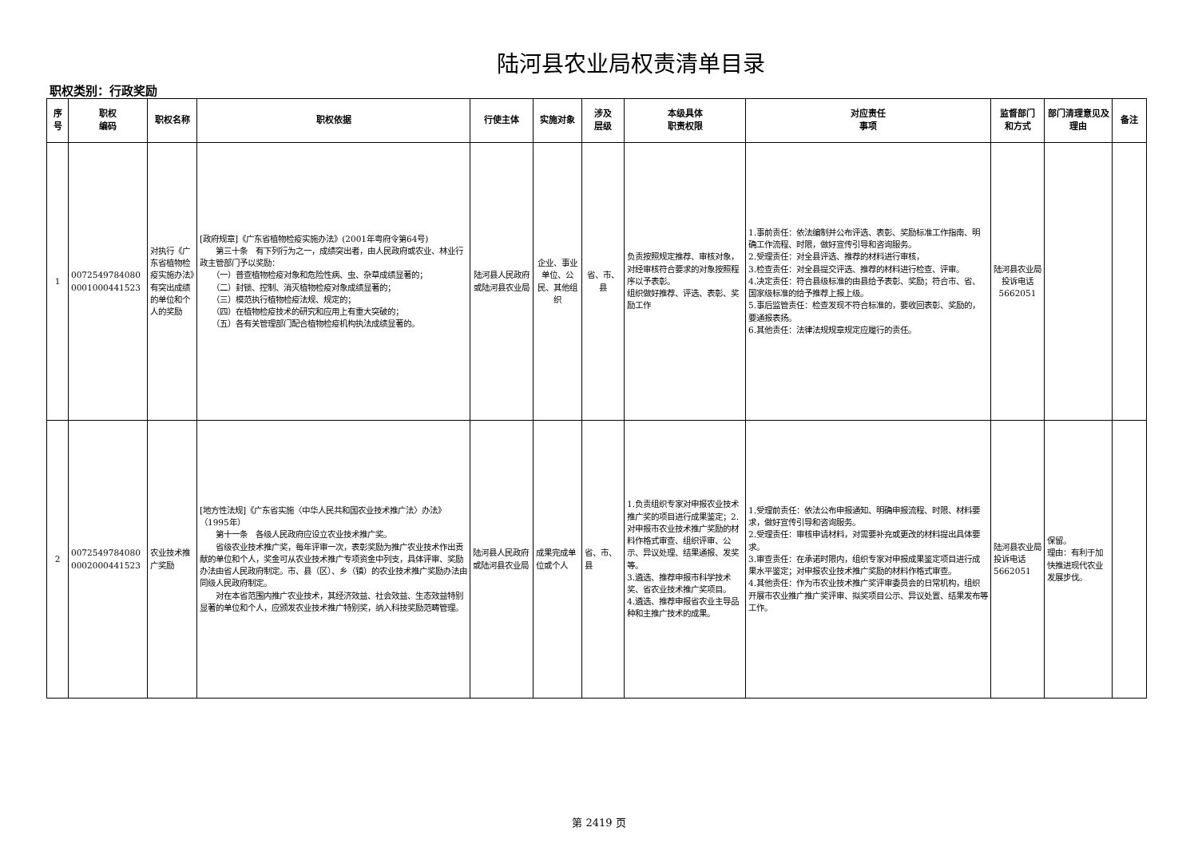陆河县农业局权责清单目录
职权类别：行政奖励
| 序号 | 职权 编码 | 职权名称 | 职权依据 | 行使主体 | 实施对象 | 涉及 层级 | 本级具体 职责权限 | 对应责任 事项 | 监督部门 和方式 | 部门清理意见及理由 | 备注 |
| --- | --- | --- | --- | --- | --- | --- | --- | --- | --- | --- | --- |
| 1 | 0072549784080 0001000441523 | 对执行《广东省植物检疫实施办法》有突出成绩的单位和个人的奖励 | [政府规章]《广东省植物检疫实施办法》(2001年粤府令第64号) 第三十条 有下列行为之一，成绩突出者，由人民政府或农业、林业行政主管部门予以奖励： （一）普查植物检疫对象和危险性病、虫、杂草成绩显著的； （二）封锁、控制、消灭植物检疫对象成绩显著的； （三）模范执行植物检疫法规、规定的； （四）在植物检疫技术的研究和应用上有重大突破的； （五）各有关管理部门配合植物检疫机构执法成绩显著的。 | 陆河县人民政府或陆河县农业局 | 企业、事业单位、公民、其他组织 | 省、市、县 | 负责按照规定推荐、审核对象，对经审核符合要求的对象按照程序以予表彰。 组织做好推荐、评选、表彰、奖励工作 | 1.事前责任：依法编制并公布评选、表彰、奖励标准工作指南、明确工作流程、时限，做好宣传引导和咨询服务。 2.受理责任：对全县评选、推荐的材料进行审核， 3.检查责任：对全县提交评选、推荐的材料进行检查、评审。 4.决定责任：符合县级标准的由县给予表彰、奖励；符合市、省、国家级标准的给予推荐上报上级。 5.事后监管责任：检查发现不符合标准的，要收回表彰、奖励的，要通报表扬。 6.其他责任：法律法规规章规定应履行的责任。 | 陆河县农业局投诉电话5662051 | | |
| 2 | 0072549784080 0002000441523 | 农业技术推广奖励 | [地方性法规]《广东省实施〈中华人民共和国农业技术推广法〉办法》（1995年） 第十一条 各级人民政府应设立农业技术推广奖。 省级农业技术推广奖，每年评审一次，表彰奖励为推广农业技术作出贡献的单位和个人，奖金可从农业技术推广专项资金中列支，具体评审、奖励办法由省人民政府制定。市、县（区）、乡（镇）的农业技术推广奖励办法由同级人民政府制定。 对在本省范围内推广农业技术，其经济效益、社会效益、生态效益特别显著的单位和个人，应颁发农业技术推广特别奖，纳入科技奖励范畴管理。 | 陆河县人民政府或陆河县农业局 | 成果完成单位或个人 | 省、市、县 | 1.负责组织专家对申报农业技术推广奖的项目进行成果鉴定；2.对申报市农业技术推广奖励的材料作格式审查、组织评审、公示、异议处理、结果通报、发奖等。 3.遴选、推荐申报市科学技术奖、省农业技术推广奖项目。 4.遴选、推荐申报省农业主导品种和主推广技术的成果。 | 1.受理前责任：依法公布申报通知、明确申报流程、时限、材料要求，做好宣传引导和咨询服务。 2.受理责任：审核申请材料，对需要补充或更改的材料提出具体要求。 3.审查责任：在承诺时限内，组织专家对申报成果鉴定项目进行成果水平鉴定；对申报农业技术推广奖励的材料作格式审查。 4.其他责任：作为市农业技术推广奖评审委员会的日常机构，组织开展市农业推广推广奖评审、拟奖项目公示、异议处置、结果发布等工作。 | 陆河县农业局投诉电话5662051 | 保留。 理由：有利于加快推进现代农业发展步伐。 | |
第 2419 页